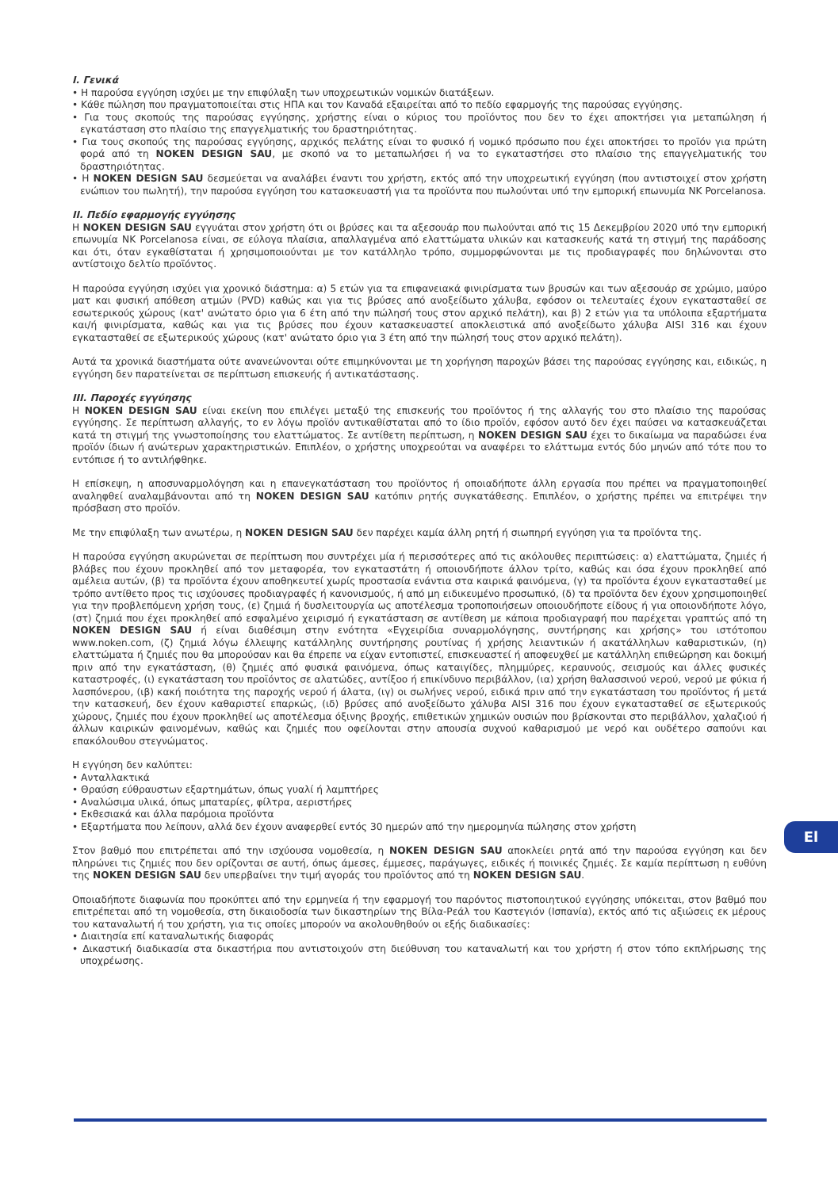I. Γενικά
• Η παρούσα εγγύηση ισχύει με την επιφύλαξη των υποχρεωτικών νομικών διατάξεων.
• Κάθε πώληση που πραγματοποιείται στις ΗΠΑ και τον Καναδά εξαιρείται από το πεδίο εφαρμογής της παρούσας εγγύησης.
• Για τους σκοπούς της παρούσας εγγύησης, χρήστης είναι ο κύριος του προϊόντος που δεν το έχει αποκτήσει για μεταπώληση ή εγκατάσταση στο πλαίσιο της επαγγελματικής του δραστηριότητας.
• Για τους σκοπούς της παρούσας εγγύησης, αρχικός πελάτης είναι το φυσικό ή νομικό πρόσωπο που έχει αποκτήσει το προϊόν για πρώτη φορά από τη NOKEN DESIGN SAU, με σκοπό να το μεταπωλήσει ή να το εγκαταστήσει στο πλαίσιο της επαγγελματικής του δραστηριότητας.
• Η NOKEN DESIGN SAU δεσμεύεται να αναλάβει έναντι του χρήστη, εκτός από την υποχρεωτική εγγύηση (που αντιστοιχεί στον χρήστη ενώπιον του πωλητή), την παρούσα εγγύηση του κατασκευαστή για τα προϊόντα που πωλούνται υπό την εμπορική επωνυμία NK Porcelanosa.
II. Πεδίο εφαρμογής εγγύησης
Η NOKEN DESIGN SAU εγγυάται στον χρήστη ότι οι βρύσες και τα αξεσουάρ που πωλούνται από τις 15 Δεκεμβρίου 2020 υπό την εμπορική επωνυμία NK Porcelanosa είναι, σε εύλογα πλαίσια, απαλλαγμένα από ελαττώματα υλικών και κατασκευής κατά τη στιγμή της παράδοσης και ότι, όταν εγκαθίσταται ή χρησιμοποιούνται με τον κατάλληλο τρόπο, συμμορφώνονται με τις προδιαγραφές που δηλώνονται στο αντίστοιχο δελτίο προϊόντος.
Η παρούσα εγγύηση ισχύει για χρονικό διάστημα: α) 5 ετών για τα επιφανειακά φινιρίσματα των βρυσών και των αξεσουάρ σε χρώμιο, μαύρο ματ και φυσική απόθεση ατμών (PVD) καθώς και για τις βρύσες από ανοξείδωτο χάλυβα, εφόσον οι τελευταίες έχουν εγκατασταθεί σε εσωτερικούς χώρους (κατ' ανώτατο όριο για 6 έτη από την πώλησή τους στον αρχικό πελάτη), και β) 2 ετών για τα υπόλοιπα εξαρτήματα και/ή φινιρίσματα, καθώς και για τις βρύσες που έχουν κατασκευαστεί αποκλειστικά από ανοξείδωτο χάλυβα AISI 316 και έχουν εγκατασταθεί σε εξωτερικούς χώρους (κατ' ανώτατο όριο για 3 έτη από την πώλησή τους στον αρχικό πελάτη).
Αυτά τα χρονικά διαστήματα ούτε ανανεώνονται ούτε επιμηκύνονται με τη χορήγηση παροχών βάσει της παρούσας εγγύησης και, ειδικώς, η εγγύηση δεν παρατείνεται σε περίπτωση επισκευής ή αντικατάστασης.
III. Παροχές εγγύησης
Η NOKEN DESIGN SAU είναι εκείνη που επιλέγει μεταξύ της επισκευής του προϊόντος ή της αλλαγής του στο πλαίσιο της παρούσας εγγύησης. Σε περίπτωση αλλαγής, το εν λόγω προϊόν αντικαθίσταται από το ίδιο προϊόν, εφόσον αυτό δεν έχει παύσει να κατασκευάζεται κατά τη στιγμή της γνωστοποίησης του ελαττώματος. Σε αντίθετη περίπτωση, η NOKEN DESIGN SAU έχει το δικαίωμα να παραδώσει ένα προϊόν ίδιων ή ανώτερων χαρακτηριστικών. Επιπλέον, ο χρήστης υποχρεούται να αναφέρει το ελάττωμα εντός δύο μηνών από τότε που το εντόπισε ή το αντιλήφθηκε.
Η επίσκεψη, η αποσυναρμολόγηση και η επανεγκατάσταση του προϊόντος ή οποιαδήποτε άλλη εργασία που πρέπει να πραγματοποιηθεί αναληφθεί αναλαμβάνονται από τη NOKEN DESIGN SAU κατόπιν ρητής συγκατάθεσης. Επιπλέον, ο χρήστης πρέπει να επιτρέψει την πρόσβαση στο προϊόν.
Με την επιφύλαξη των ανωτέρω, η NOKEN DESIGN SAU δεν παρέχει καμία άλλη ρητή ή σιωπηρή εγγύηση για τα προϊόντα της.
Η παρούσα εγγύηση ακυρώνεται σε περίπτωση που συντρέχει μία ή περισσότερες από τις ακόλουθες περιπτώσεις: α) ελαττώματα, ζημιές ή βλάβες που έχουν προκληθεί από τον μεταφορέα, τον εγκαταστάτη ή οποιονδήποτε άλλον τρίτο, καθώς και όσα έχουν προκληθεί από αμέλεια αυτών, (β) τα προϊόντα έχουν αποθηκευτεί χωρίς προστασία ενάντια στα καιρικά φαινόμενα, (γ) τα προϊόντα έχουν εγκατασταθεί με τρόπο αντίθετο προς τις ισχύουσες προδιαγραφές ή κανονισμούς, ή από μη ειδικευμένο προσωπικό, (δ) τα προϊόντα δεν έχουν χρησιμοποιηθεί για την προβλεπόμενη χρήση τους, (ε) ζημιά ή δυσλειτουργία ως αποτέλεσμα τροποποιήσεων οποιουδήποτε είδους ή για οποιονδήποτε λόγο, (στ) ζημιά που έχει προκληθεί από εσφαλμένο χειρισμό ή εγκατάσταση σε αντίθεση με κάποια προδιαγραφή που παρέχεται γραπτώς από τη NOKEN DESIGN SAU ή είναι διαθέσιμη στην ενότητα «Εγχειρίδια συναρμολόγησης, συντήρησης και χρήσης» του ιστότοπου www.noken.com, (ζ) ζημιά λόγω έλλειψης κατάλληλης συντήρησης ρουτίνας ή χρήσης λειαντικών ή ακατάλληλων καθαριστικών, (η) ελαττώματα ή ζημιές που θα μπορούσαν και θα έπρεπε να είχαν εντοπιστεί, επισκευαστεί ή αποφευχθεί με κατάλληλη επιθεώρηση και δοκιμή πριν από την εγκατάσταση, (θ) ζημιές από φυσικά φαινόμενα, όπως καταιγίδες, πλημμύρες, κεραυνούς, σεισμούς και άλλες φυσικές καταστροφές, (ι) εγκατάσταση του προϊόντος σε αλατώδες, αντίξοο ή επικίνδυνο περιβάλλον, (ια) χρήση θαλασσινού νερού, νερού με φύκια ή λασπόνερου, (ιβ) κακή ποιότητα της παροχής νερού ή άλατα, (ιγ) οι σωλήνες νερού, ειδικά πριν από την εγκατάσταση του προϊόντος ή μετά την κατασκευή, δεν έχουν καθαριστεί επαρκώς, (ιδ) βρύσες από ανοξείδωτο χάλυβα AISI 316 που έχουν εγκατασταθεί σε εξωτερικούς χώρους, ζημιές που έχουν προκληθεί ως αποτέλεσμα όξινης βροχής, επιθετικών χημικών ουσιών που βρίσκονται στο περιβάλλον, χαλαζιού ή άλλων καιρικών φαινομένων, καθώς και ζημιές που οφείλονται στην απουσία συχνού καθαρισμού με νερό και ουδέτερο σαπούνι και επακόλουθου στεγνώματος.
Η εγγύηση δεν καλύπτει:
• Ανταλλακτικά
• Θραύση εύθραυστων εξαρτημάτων, όπως γυαλί ή λαμπτήρες
• Αναλώσιμα υλικά, όπως μπαταρίες, φίλτρα, αεριστήρες
• Εκθεσιακά και άλλα παρόμοια προϊόντα
• Εξαρτήματα που λείπουν, αλλά δεν έχουν αναφερθεί εντός 30 ημερών από την ημερομηνία πώλησης στον χρήστη
Στον βαθμό που επιτρέπεται από την ισχύουσα νομοθεσία, η NOKEN DESIGN SAU αποκλείει ρητά από την παρούσα εγγύηση και δεν πληρώνει τις ζημιές που δεν ορίζονται σε αυτή, όπως άμεσες, έμμεσες, παράγωγες, ειδικές ή ποινικές ζημιές. Σε καμία περίπτωση η ευθύνη της NOKEN DESIGN SAU δεν υπερβαίνει την τιμή αγοράς του προϊόντος από τη NOKEN DESIGN SAU.
Οποιαδήποτε διαφωνία που προκύπτει από την ερμηνεία ή την εφαρμογή του παρόντος πιστοποιητικού εγγύησης υπόκειται, στον βαθμό που επιτρέπεται από τη νομοθεσία, στη δικαιοδοσία των δικαστηρίων της Βίλα-Ρεάλ του Καστεγιόν (Ισπανία), εκτός από τις αξιώσεις εκ μέρους του καταναλωτή ή του χρήστη, για τις οποίες μπορούν να ακολουθηθούν οι εξής διαδικασίες:
• Διαιτησία επί καταναλωτικής διαφοράς
• Δικαστική διαδικασία στα δικαστήρια που αντιστοιχούν στη διεύθυνση του καταναλωτή και του χρήστη ή στον τόπο εκπλήρωσης της υποχρέωσης.
El